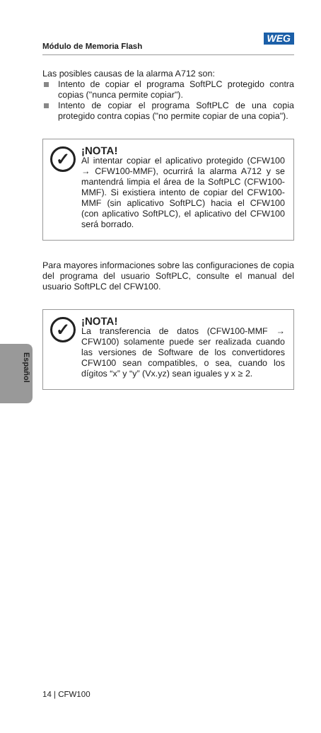Módulo de Memoria Flash
WEG
Las posibles causas de la alarma A712 son:
Intento de copiar el programa SoftPLC protegido contra copias ("nunca permite copiar").
Intento de copiar el programa SoftPLC de una copia protegido contra copias ("no permite copiar de una copia").
✓
¡NOTA!
Al intentar copiar el aplicativo protegido (CFW100 → CFW100-MMF), ocurrirá la alarma A712 y se mantendrá limpia el área de la SoftPLC (CFW100-MMF). Si existiera intento de copiar del CFW100-MMF (sin aplicativo SoftPLC) hacia el CFW100 (con aplicativo SoftPLC), el aplicativo del CFW100 será borrado.
Para mayores informaciones sobre las configuraciones de copia del programa del usuario SoftPLC, consulte el manual del usuario SoftPLC del CFW100.
✓
¡NOTA!
La transferencia de datos (CFW100-MMF → CFW100) solamente puede ser realizada cuando las versiones de Software de los convertidores CFW100 sean compatibles, o sea, cuando los dígitos “x” y “y” (Vx.yz) sean iguales y x ≥ 2.
Español
14 | CFW100